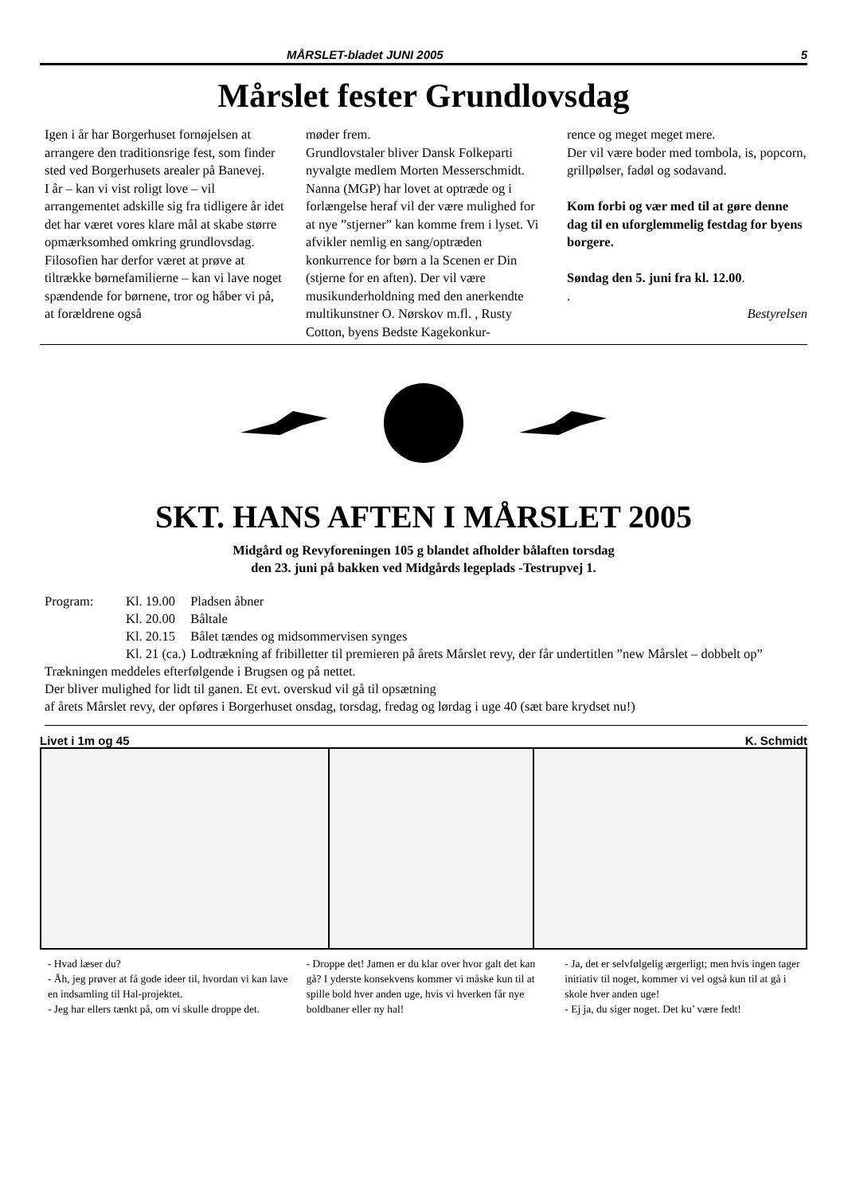MÅRSLET-bladet JUNI 2005 5
Mårslet fester Grundlovsdag
Igen i år har Borgerhuset fornøjelsen at arrangere den traditionsrige fest, som finder sted ved Borgerhusets arealer på Banevej.
I år – kan vi vist roligt love – vil arrangementet adskille sig fra tidligere år idet det har været vores klare mål at skabe større opmærksomhed omkring grundlovsdag.
Filosofien har derfor været at prøve at tiltrække børnefamilierne – kan vi lave noget spændende for børnene, tror og håber vi på, at forældrene også
møder frem.
Grundlovstaler bliver Dansk Folkeparti nyvalgte medlem Morten Messerschmidt. Nanna (MGP) har lovet at optræde og i forlængelse heraf vil der være mulighed for at nye ”stjerner” kan komme frem i lyset. Vi afvikler nemlig en sang/optræden konkurrence for børn a la Scenen er Din (stjerne for en aften). Der vil være musikunderholdning med den anerkendte multikunstner O. Nørskov m.fl. , Rusty Cotton, byens Bedste Kagekonkur-
rence og meget meget mere.
Der vil være boder med tombola, is, popcorn, grillpølser, fadøl og sodavand.
Kom forbi og vær med til at gøre denne dag til en uforglemmelig festdag for byens borgere.
Søndag den 5. juni fra kl. 12.00.
.
Bestyrelsen
SKT. HANS AFTEN I MÅRSLET 2005
Midgård og Revyforeningen 105 g blandet afholder bålaften torsdag
den 23. juni på bakken ved Midgårds legeplads -Testrupvej 1.
| Program: | Kl. 19.00 | Pladsen åbner |
| | Kl. 20.00 | Båltale |
| | Kl. 20.15 | Bålet tændes og midsommervisen synges |
| | Kl. 21 (ca.) | Lodtrækning af fribilletter til premieren på årets Mårslet revy, der får undertitlen ”new Mårslet – dobbelt op” |
Trækningen meddeles efterfølgende i Brugsen og på nettet.
Der bliver mulighed for lidt til ganen. Et evt. overskud vil gå til opsætning
af årets Mårslet revy, der opføres i Borgerhuset onsdag, torsdag, fredag og lørdag i uge 40 (sæt bare krydset nu!)
Livet i 1m og 45 K. Schmidt
- Hvad læser du?
- Åh, jeg prøver at få gode ideer til, hvordan vi kan lave en indsamling til Hal-projektet.
- Jeg har ellers tænkt på, om vi skulle droppe det.
- Droppe det! Jamen er du klar over hvor galt det kan gå? I yderste konsekvens kommer vi måske kun til at spille bold hver anden uge, hvis vi hverken får nye boldbaner eller ny hal!
- Ja, det er selvfølgelig ærgerligt; men hvis ingen tager initiativ til noget, kommer vi vel også kun til at gå i skole hver anden uge!
- Ej ja, du siger noget. Det ku’ være fedt!